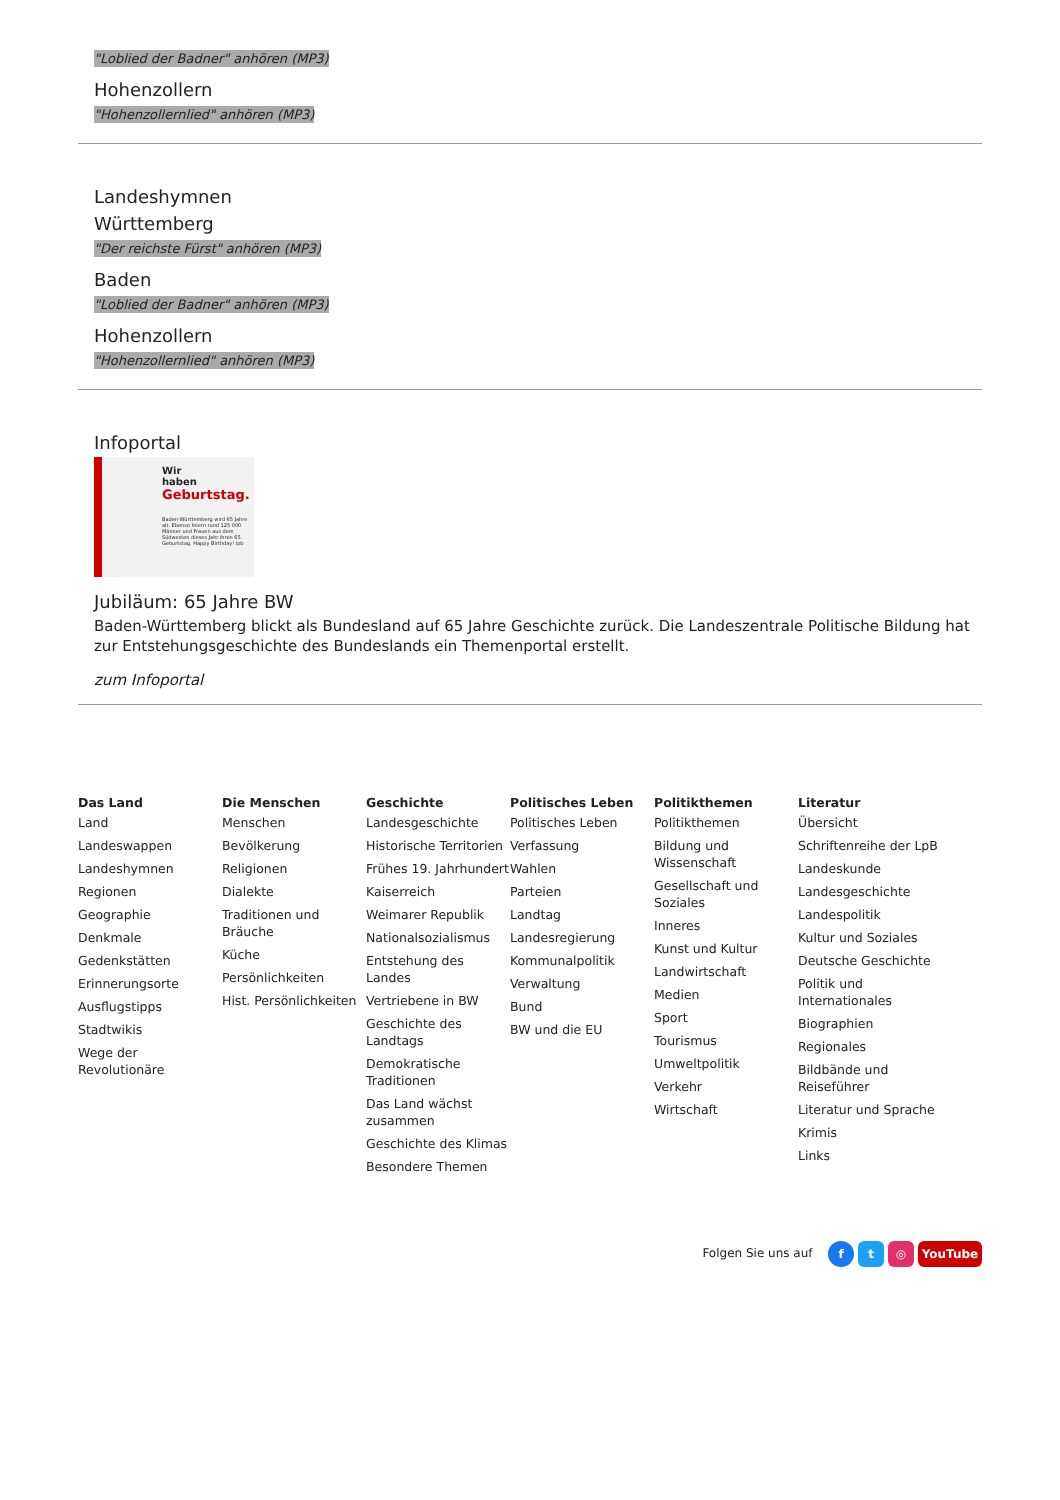"Loblied der Badner" anhören (MP3)
Hohenzollern
"Hohenzollernlied" anhören (MP3)
Landeshymnen
Württemberg
"Der reichste Fürst" anhören (MP3)
Baden
"Loblied der Badner" anhören (MP3)
Hohenzollern
"Hohenzollernlied" anhören (MP3)
Infoportal
Wir
haben
Geburtstag.
Baden-Württemberg wird 65 Jahre alt. Ebenso feiern rund 125 000 Männer und Frauen aus dem Südwesten dieses Jahr ihren 65. Geburtstag. Happy Birthday! lpb
Jubiläum: 65 Jahre BW
Baden-Württemberg blickt als Bundesland auf 65 Jahre Geschichte zurück. Die Landeszentrale Politische Bildung hat zur Entstehungsgeschichte des Bundeslands ein Themenportal erstellt.
zum Infoportal
Das Land
Land
Landeswappen
Landeshymnen
Regionen
Geographie
Denkmale
Gedenkstätten
Erinnerungsorte
Ausflugstipps
Stadtwikis
Wege der Revolutionäre
Die Menschen
Menschen
Bevölkerung
Religionen
Dialekte
Traditionen und Bräuche
Küche
Persönlichkeiten
Hist. Persönlichkeiten
Geschichte
Landesgeschichte
Historische Territorien
Frühes 19. Jahrhundert
Kaiserreich
Weimarer Republik
Nationalsozialismus
Entstehung des Landes
Vertriebene in BW
Geschichte des Landtags
Demokratische Traditionen
Das Land wächst zusammen
Geschichte des Klimas
Besondere Themen
Politisches Leben
Politisches Leben
Verfassung
Wahlen
Parteien
Landtag
Landesregierung
Kommunalpolitik
Verwaltung
Bund
BW und die EU
Politikthemen
Politikthemen
Bildung und Wissenschaft
Gesellschaft und Soziales
Inneres
Kunst und Kultur
Landwirtschaft
Medien
Sport
Tourismus
Umweltpolitik
Verkehr
Wirtschaft
Literatur
Übersicht
Schriftenreihe der LpB
Landeskunde
Landesgeschichte
Landespolitik
Kultur und Soziales
Deutsche Geschichte
Politik und Internationales
Biographien
Regionales
Bildbände und Reiseführer
Literatur und Sprache
Krimis
Links
Folgen Sie uns auf f t ◎ YouTube